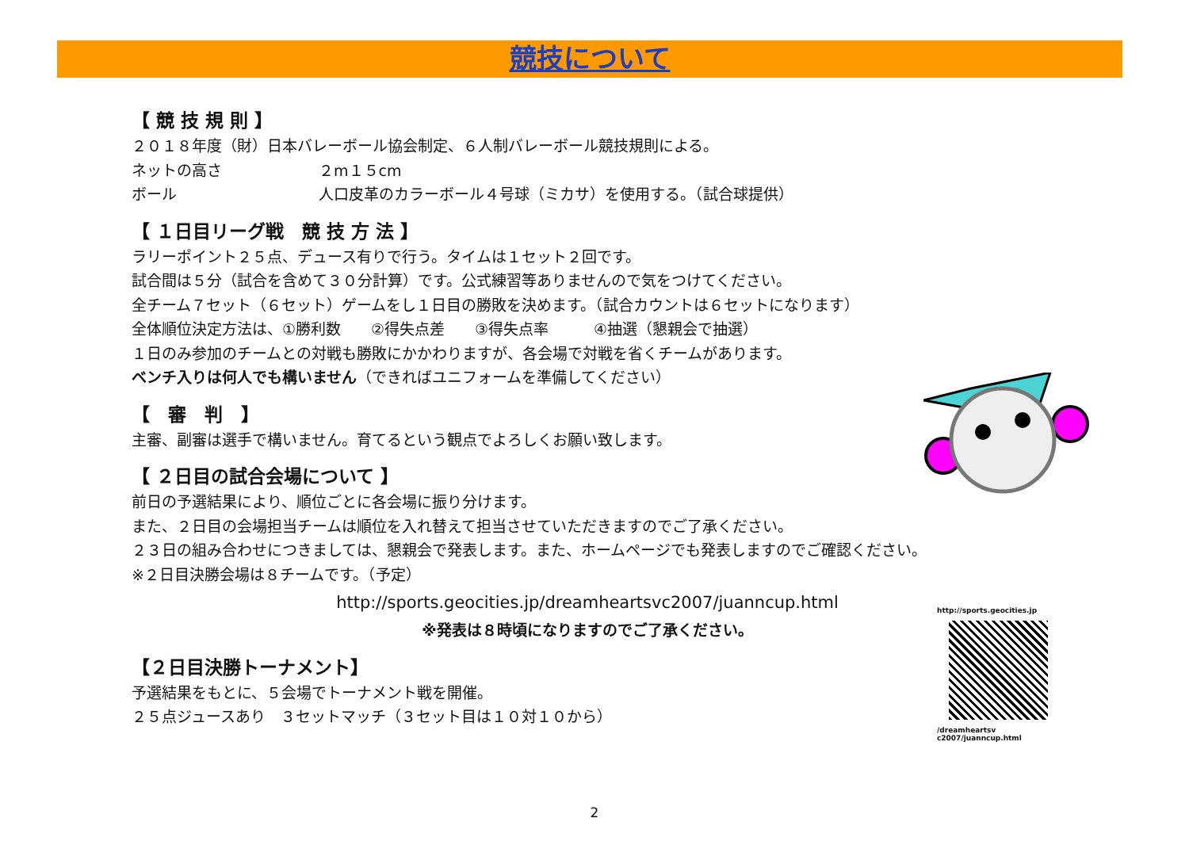競技について
【 競 技 規 則 】
２０１８年度（財）日本バレーボール協会制定、６人制バレーボール競技規則による。
ネットの高さ ２m１５cm
ボール 人口皮革のカラーボール４号球（ミカサ）を使用する。（試合球提供）
【 １日目リーグ戦　競 技 方 法 】
ラリーポイント２５点、デュース有りで行う。タイムは１セット２回です。
試合間は５分（試合を含めて３０分計算）です。公式練習等ありませんので気をつけてください。
全チーム７セット（６セット）ゲームをし１日目の勝敗を決めます。（試合カウントは６セットになります）
全体順位決定方法は、①勝利数　　②得失点差　　③得失点率　　　④抽選（懇親会で抽選）
１日のみ参加のチームとの対戦も勝敗にかかわりますが、各会場で対戦を省くチームがあります。
ベンチ入りは何人でも構いません（できればユニフォームを準備してください）
【　審　判　】
主審、副審は選手で構いません。育てるという観点でよろしくお願い致します。
【 ２日目の試合会場について 】
前日の予選結果により、順位ごとに各会場に振り分けます。
また、２日目の会場担当チームは順位を入れ替えて担当させていただきますのでご了承ください。
２３日の組み合わせにつきましては、懇親会で発表します。また、ホームページでも発表しますのでご確認ください。
※２日目決勝会場は８チームです。（予定）
http://sports.geocities.jp/dreamheartsvc2007/juanncup.html
※発表は８時頃になりますのでご了承ください。
【２日目決勝トーナメント】
予選結果をもとに、５会場でトーナメント戦を開催。
２５点ジュースあり　３セットマッチ（３セット目は１０対１０から）
http://sports.geocities.jp
/dreamheartsv c2007/juanncup.html
2